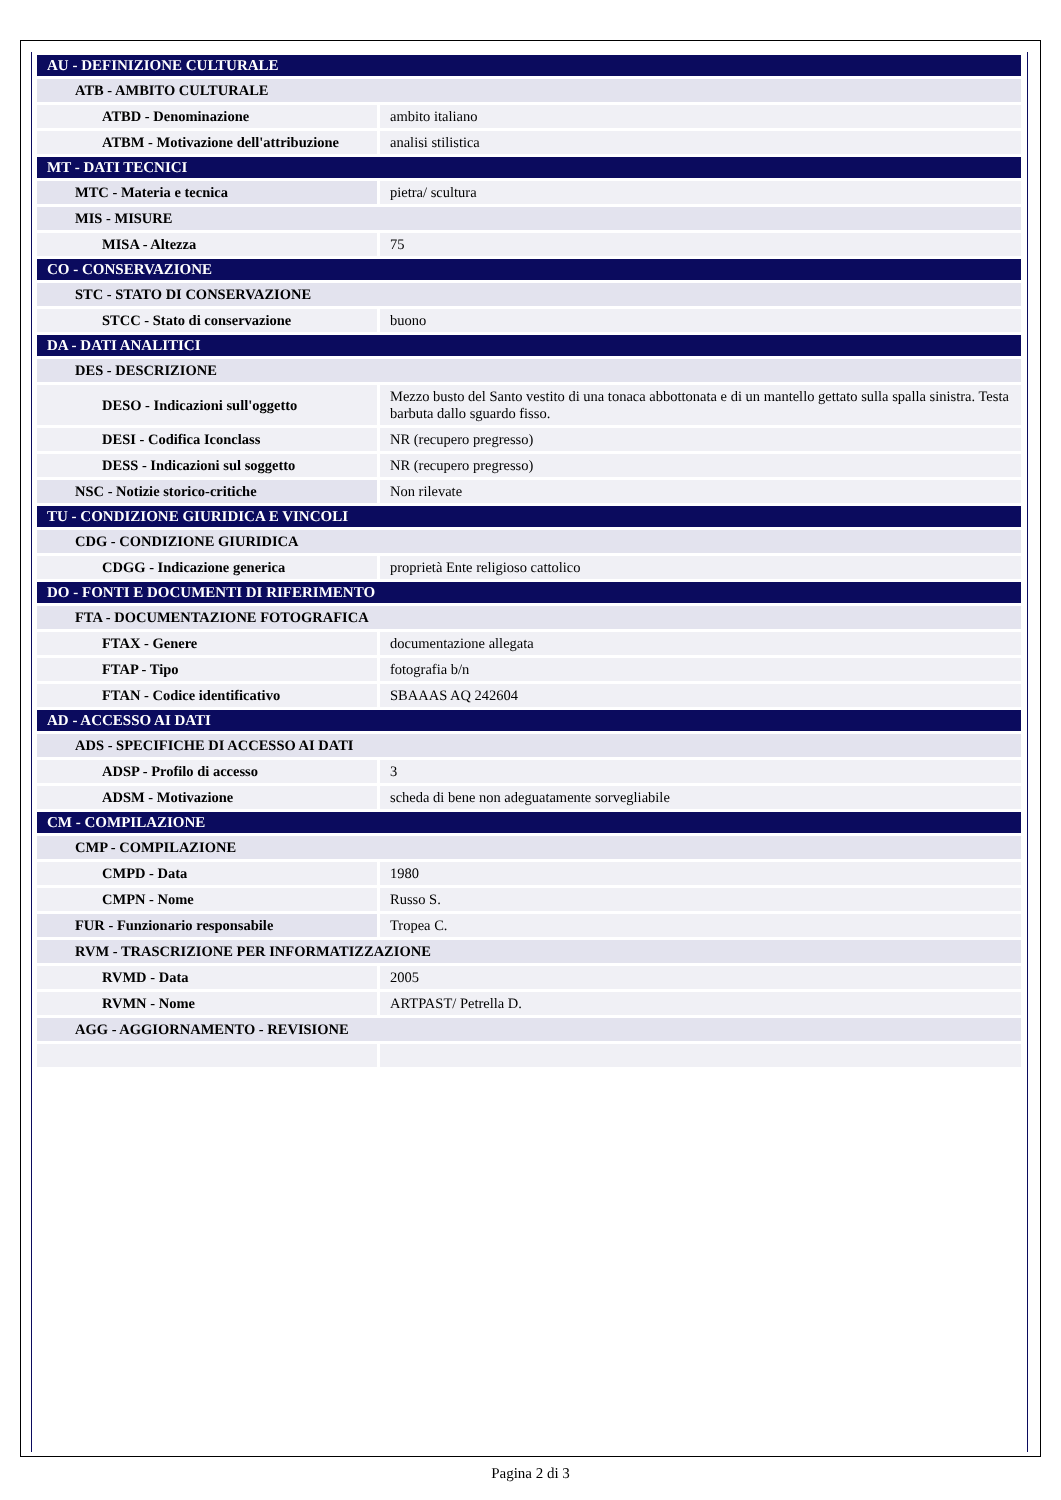| AU - DEFINIZIONE CULTURALE | |
| ATB - AMBITO CULTURALE | |
| ATBD - Denominazione | ambito italiano |
| ATBM - Motivazione dell'attribuzione | analisi stilistica |
| MT - DATI TECNICI | |
| MTC - Materia e tecnica | pietra/ scultura |
| MIS - MISURE | |
| MISA - Altezza | 75 |
| CO - CONSERVAZIONE | |
| STC - STATO DI CONSERVAZIONE | |
| STCC - Stato di conservazione | buono |
| DA - DATI ANALITICI | |
| DES - DESCRIZIONE | |
| DESO - Indicazioni sull'oggetto | Mezzo busto del Santo vestito di una tonaca abbottonata e di un mantello gettato sulla spalla sinistra. Testa barbuta dallo sguardo fisso. |
| DESI - Codifica Iconclass | NR (recupero pregresso) |
| DESS - Indicazioni sul soggetto | NR (recupero pregresso) |
| NSC - Notizie storico-critiche | Non rilevate |
| TU - CONDIZIONE GIURIDICA E VINCOLI | |
| CDG - CONDIZIONE GIURIDICA | |
| CDGG - Indicazione generica | proprietà Ente religioso cattolico |
| DO - FONTI E DOCUMENTI DI RIFERIMENTO | |
| FTA - DOCUMENTAZIONE FOTOGRAFICA | |
| FTAX - Genere | documentazione allegata |
| FTAP - Tipo | fotografia b/n |
| FTAN - Codice identificativo | SBAAAS AQ 242604 |
| AD - ACCESSO AI DATI | |
| ADS - SPECIFICHE DI ACCESSO AI DATI | |
| ADSP - Profilo di accesso | 3 |
| ADSM - Motivazione | scheda di bene non adeguatamente sorvegliabile |
| CM - COMPILAZIONE | |
| CMP - COMPILAZIONE | |
| CMPD - Data | 1980 |
| CMPN - Nome | Russo S. |
| FUR - Funzionario responsabile | Tropea C. |
| RVM - TRASCRIZIONE PER INFORMATIZZAZIONE | |
| RVMD - Data | 2005 |
| RVMN - Nome | ARTPAST/ Petrella D. |
| AGG - AGGIORNAMENTO - REVISIONE | |
Pagina 2 di 3